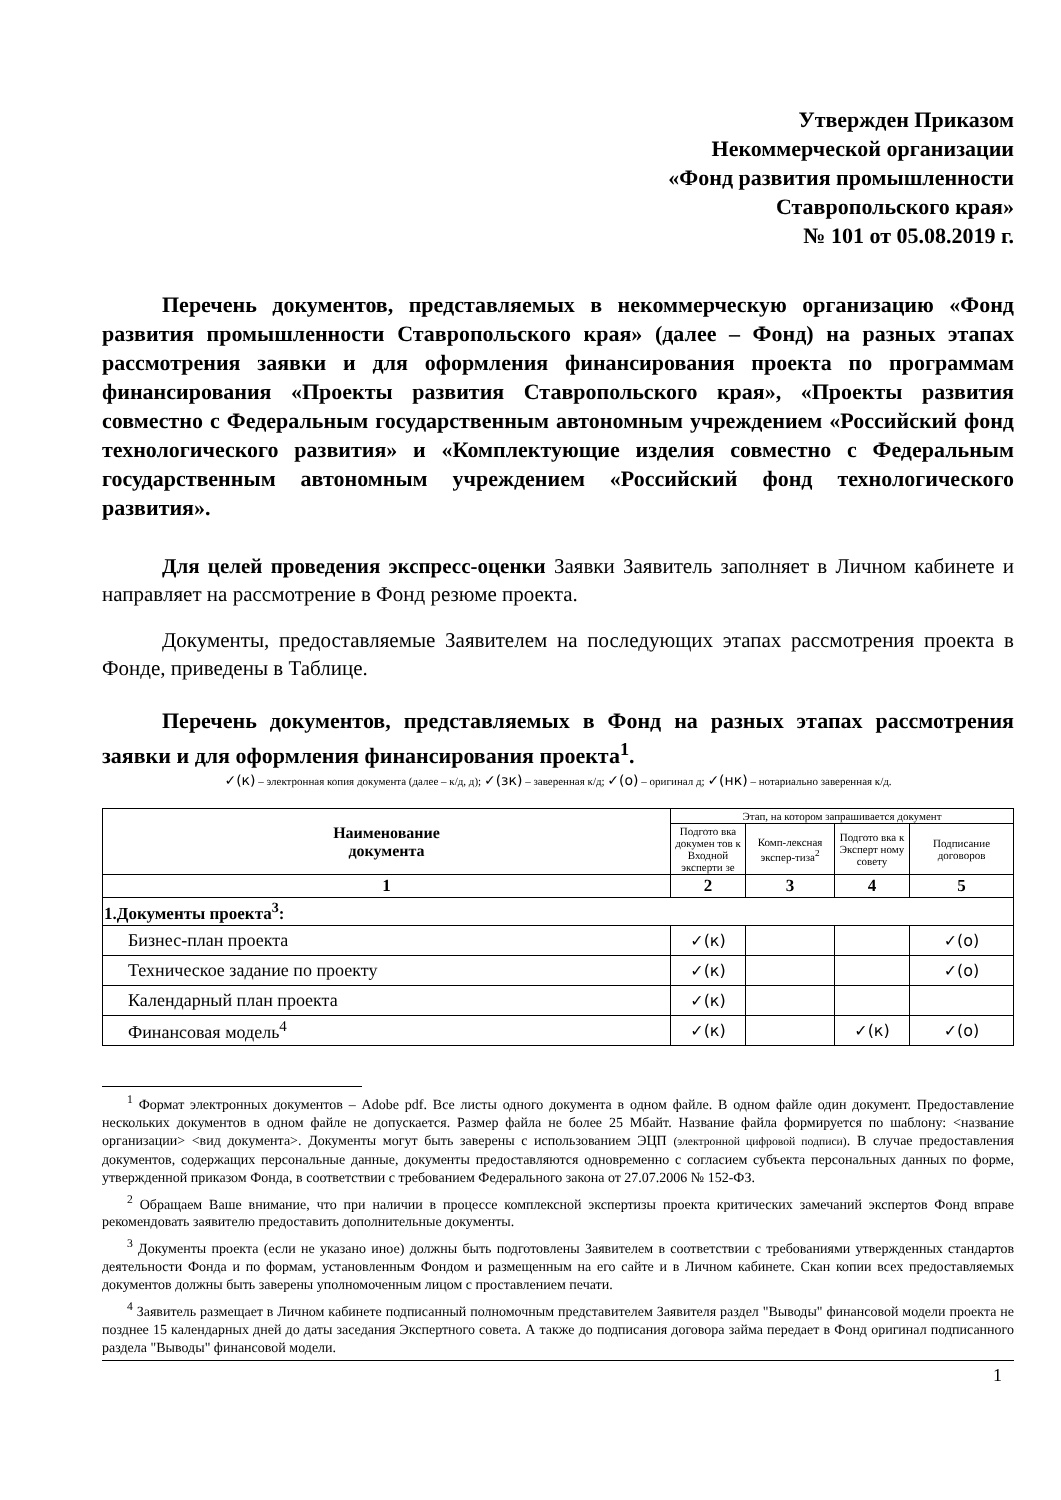Утвержден Приказом
Некоммерческой организации
«Фонд развития промышленности
Ставропольского края»
№ 101 от 05.08.2019 г.
Перечень документов, представляемых в некоммерческую организацию «Фонд развития промышленности Ставропольского края» (далее – Фонд) на разных этапах рассмотрения заявки и для оформления финансирования проекта по программам финансирования «Проекты развития Ставропольского края», «Проекты развития совместно с Федеральным государственным автономным учреждением «Российский фонд технологического развития» и «Комплектующие изделия совместно с Федеральным государственным автономным учреждением «Российский фонд технологического развития».
Для целей проведения экспресс-оценки Заявки Заявитель заполняет в Личном кабинете и направляет на рассмотрение в Фонд резюме проекта.
Документы, предоставляемые Заявителем на последующих этапах рассмотрения проекта в Фонде, приведены в Таблице.
Перечень документов, представляемых в Фонд на разных этапах рассмотрения заявки и для оформления финансирования проекта<sup>1</sup>.
✓(к) – электронная копия документа (далее – к/д, д); ✓(зк) – заверенная к/д; ✓(о) – оригинал д; ✓(нк) – нотариально заверенная к/д.
| Наименование документа | Этап, на котором запрашивается документ | | | |
| --- | --- | --- | --- | --- |
| | Подгото вка докумен тов к Входной эксперти зе | Комп-лексная экспер-тиза<sup>2</sup> | Подгото вка к Эксперт ному совету | Подписание договоров |
| 1 | 2 | 3 | 4 | 5 |
| 1.Документы проекта<sup>3</sup>: | | | | |
| Бизнес-план проекта | ✓(к) | | | ✓(о) |
| Техническое задание по проекту | ✓(к) | | | ✓(о) |
| Календарный план проекта | ✓(к) | | | |
| Финансовая модель<sup>4</sup> | ✓(к) | | ✓(к) | ✓(о) |
<sup>1</sup> Формат электронных документов – Adobe pdf. Все листы одного документа в одном файле. В одном файле один документ. Предоставление нескольких документов в одном файле не допускается. Размер файла не более 25 Мбайт. Название файла формируется по шаблону: <название организации> <вид документа>. Документы могут быть заверены с использованием ЭЦП (электронной цифровой подписи). В случае предоставления документов, содержащих персональные данные, документы предоставляются одновременно с согласием субъекта персональных данных по форме, утвержденной приказом Фонда, в соответствии с требованием Федерального закона от 27.07.2006 № 152-ФЗ.
<sup>2</sup> Обращаем Ваше внимание, что при наличии в процессе комплексной экспертизы проекта критических замечаний экспертов Фонд вправе рекомендовать заявителю предоставить дополнительные документы.
<sup>3</sup> Документы проекта (если не указано иное) должны быть подготовлены Заявителем в соответствии с требованиями утвержденных стандартов деятельности Фонда и по формам, установленным Фондом и размещенным на его сайте и в Личном кабинете. Скан копии всех предоставляемых документов должны быть заверены уполномоченным лицом с проставлением печати.
<sup>4</sup> Заявитель размещает в Личном кабинете подписанный полномочным представителем Заявителя раздел "Выводы" финансовой модели проекта не позднее 15 календарных дней до даты заседания Экспертного совета. А также до подписания договора займа передает в Фонд оригинал подписанного раздела "Выводы" финансовой модели.
1